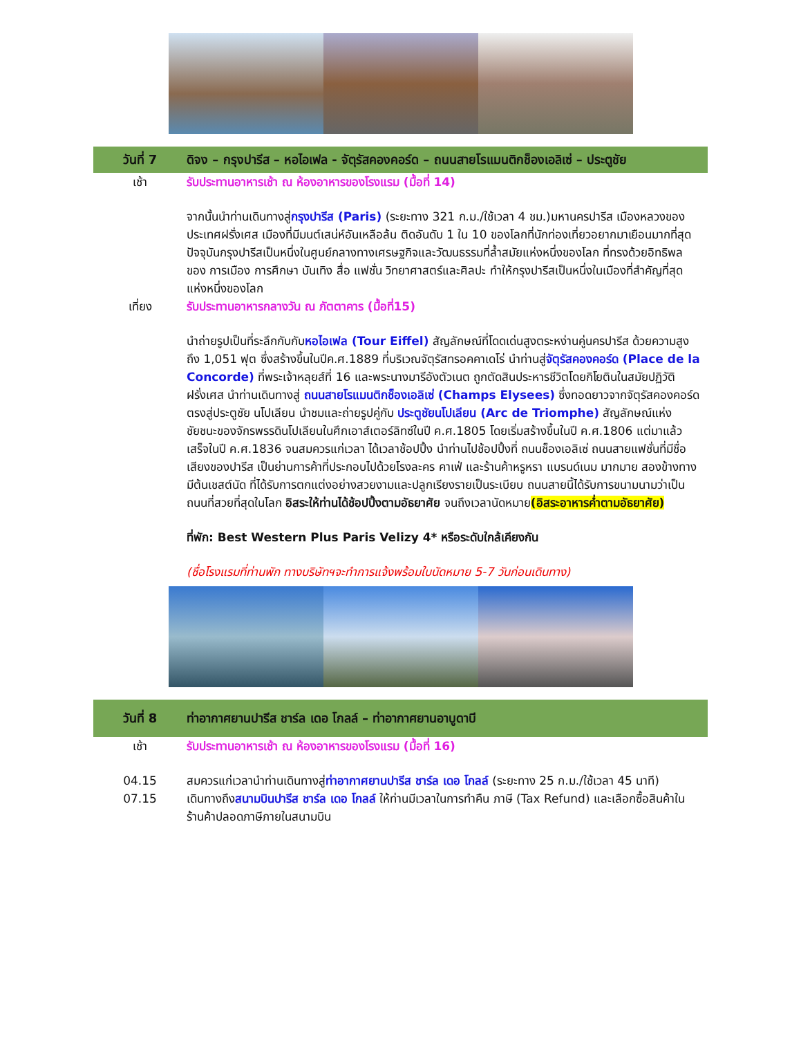วันที่ 7 ดิจง – กรุงปารีส – หอไอเฟล - จัตุรัสคองคอร์ด – ถนนสายโรแมนติกช็องเอลิเซ่ – ประตูชัย
เช้า รับประทานอาหารเช้า ณ ห้องอาหารของโรงแรม (มื้อที่ 14)
จากนั้นนำท่านเดินทางสู่กรุงปารีส (Paris) (ระยะทาง 321 ก.ม./ใช้เวลา 4 ชม.)มหานครปารีส เมืองหลวงของประเทศฝรั่งเศส เมืองที่มีมนต์เสน่ห์อันเหลือล้น ติดอันดับ 1 ใน 10 ของโลกที่นักท่องเที่ยวอยากมาเยือนมากที่สุด ปัจจุบันกรุงปารีสเป็นหนึ่งในศูนย์กลางทางเศรษฐกิจและวัฒนธรรมที่ล้ำสมัยแห่งหนึ่งของโลก ที่ทรงด้วยอิทธิพลของ การเมือง การศึกษา บันเทิง สื่อ แฟชั่น วิทยาศาสตร์และศิลปะ ทำให้กรุงปารีสเป็นหนึ่งในเมืองที่สำคัญที่สุดแห่งหนึ่งของโลก
เที่ยง รับประทานอาหารกลางวัน ณ ภัตตาคาร (มื้อที่15)
นำถ่ายรูปเป็นที่ระลึกกับกับหอไอเฟล (Tour Eiffel) สัญลักษณ์ที่โดดเด่นสูงตระหง่านคู่นครปารีส ด้วยความสูงถึง 1,051 ฟุต ซึ่งสร้างขึ้นในปีค.ศ.1889 ที่บริเวณจัตุรัสทรอคคาเดโร่ นำท่านสู่จัตุรัสคองคอร์ด (Place de la Concorde) ที่พระเจ้าหลุยส์ที่ 16 และพระนางมารีอังตัวเนต ถูกตัดสินประหารชีวิตโดยกิโยตินในสมัยปฏิวัติฝรั่งเศส นำท่านเดินทางสู่ ถนนสายโรแมนติกช็องเอลิเซ่ (Champs Elysees) ซึ่งทอดยาวจากจัตุรัสคองคอร์ดตรงสู่ประตูชัย นโปเลียน นำชมและถ่ายรูปคู่กับ ประตูชัยนโปเลียน (Arc de Triomphe) สัญลักษณ์แห่งชัยชนะของจักรพรรดินโปเลียนในศึกเอาส์เตอร์ลิทซ์ในปี ค.ศ.1805 โดยเริ่มสร้างขึ้นในปี ค.ศ.1806 แต่มาแล้วเสร็จในปี ค.ศ.1836 จนสมควรแก่เวลา ได้เวลาช้อปปิ้ง นำท่านไปช้อปปิ้งที่ ถนนช็องเอลิเซ่ ถนนสายแฟชั่นที่มีชื่อเสียงของปารีส เป็นย่านการค้าที่ประกอบไปด้วยโรงละคร คาเฟ่ และร้านค้าหรูหรา แบรนด์เนม มากมาย สองข้างทางมีต้นเชสต์นัด ที่ได้รับการตกแต่งอย่างสวยงามและปลูกเรียงรายเป็นระเบียบ ถนนสายนี้ได้รับการขนามนามว่าเป็นถนนที่สวยที่สุดในโลก อิสระให้ท่านได้ช้อปปิ้งตามอัธยาศัย จนถึงเวลานัดหมาย(อิสระอาหารค่ำตามอัธยาศัย)
ที่พัก: Best Western Plus Paris Velizy 4* หรือระดับใกล้เคียงกัน
(ชื่อโรงแรมที่ท่านพัก ทางบริษัทฯจะทำการแจ้งพร้อมใบนัดหมาย 5-7 วันก่อนเดินทาง)
วันที่ 8 ท่าอากาศยานปารีส ชาร์ล เดอ โกลล์ – ท่าอากาศยานอาบูดาบี
เช้า รับประทานอาหารเช้า ณ ห้องอาหารของโรงแรม (มื้อที่ 16)
04.15 สมควรแก่เวลานำท่านเดินทางสู่ท่าอากาศยานปารีส ชาร์ล เดอ โกลล์ (ระยะทาง 25 ก.ม./ใช้เวลา 45 นาที)
07.15 เดินทางถึงสนามบินปารีส ชาร์ล เดอ โกลล์ ให้ท่านมีเวลาในการทำคืน ภาษี (Tax Refund) และเลือกซื้อสินค้าใน ร้านค้าปลอดภาษีภายในสนามบิน